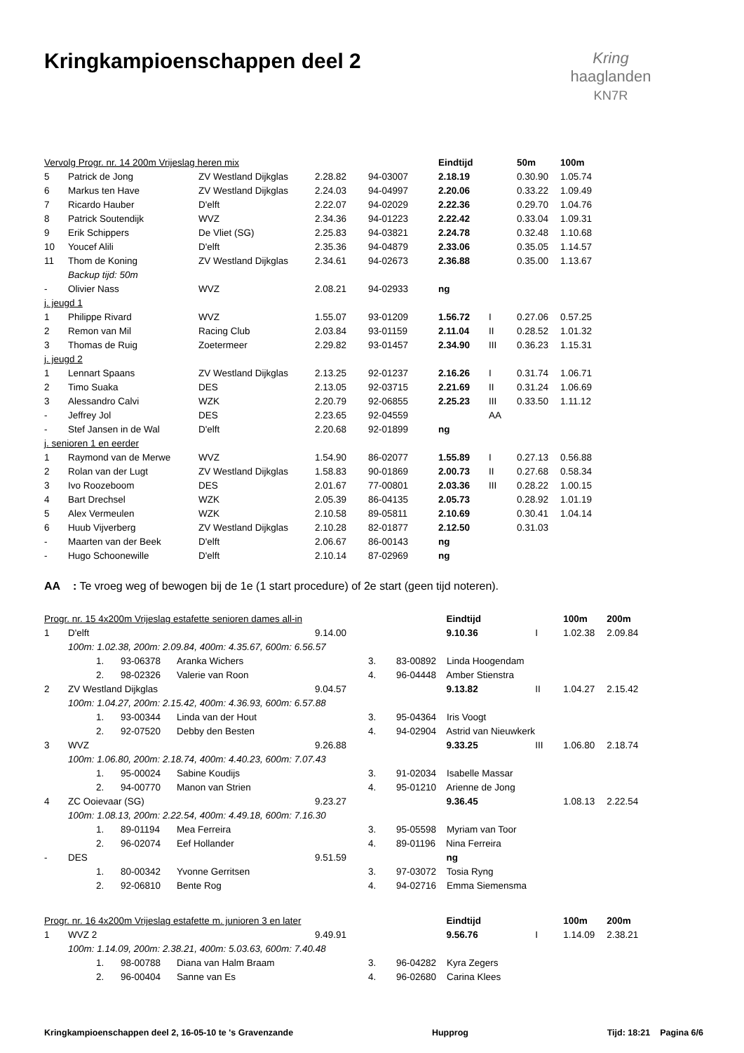Kringkampioenschappen deel 2
Kring
haaglanden
KN7R
| Vervolg Progr. nr. 14 200m Vrijeslag heren mix | | | | | Eindtijd | | 50m | 100m |
| 5 | Patrick de Jong | ZV Westland Dijkglas | 2.28.82 | 94-03007 | 2.18.19 | | 0.30.90 | 1.05.74 |
| 6 | Markus ten Have | ZV Westland Dijkglas | 2.24.03 | 94-04997 | 2.20.06 | | 0.33.22 | 1.09.49 |
| 7 | Ricardo Hauber | D'elft | 2.22.07 | 94-02029 | 2.22.36 | | 0.29.70 | 1.04.76 |
| 8 | Patrick Soutendijk | WVZ | 2.34.36 | 94-01223 | 2.22.42 | | 0.33.04 | 1.09.31 |
| 9 | Erik Schippers | De Vliet (SG) | 2.25.83 | 94-03821 | 2.24.78 | | 0.32.48 | 1.10.68 |
| 10 | Youcef Alili | D'elft | 2.35.36 | 94-04879 | 2.33.06 | | 0.35.05 | 1.14.57 |
| 11 | Thom de Koning | ZV Westland Dijkglas | 2.34.61 | 94-02673 | 2.36.88 | | 0.35.00 | 1.13.67 |
| | Backup tijd: 50m | | | | | | | |
| - | Olivier Nass | WVZ | 2.08.21 | 94-02933 | ng | | | |
| j. jeugd 1 | | | | | | | | |
| 1 | Philippe Rivard | WVZ | 1.55.07 | 93-01209 | 1.56.72 | I | 0.27.06 | 0.57.25 |
| 2 | Remon van Mil | Racing Club | 2.03.84 | 93-01159 | 2.11.04 | II | 0.28.52 | 1.01.32 |
| 3 | Thomas de Ruig | Zoetermeer | 2.29.82 | 93-01457 | 2.34.90 | III | 0.36.23 | 1.15.31 |
| j. jeugd 2 | | | | | | | | |
| 1 | Lennart Spaans | ZV Westland Dijkglas | 2.13.25 | 92-01237 | 2.16.26 | I | 0.31.74 | 1.06.71 |
| 2 | Timo Suaka | DES | 2.13.05 | 92-03715 | 2.21.69 | II | 0.31.24 | 1.06.69 |
| 3 | Alessandro Calvi | WZK | 2.20.79 | 92-06855 | 2.25.23 | III | 0.33.50 | 1.11.12 |
| - | Jeffrey Jol | DES | 2.23.65 | 92-04559 | | AA | | |
| - | Stef Jansen in de Wal | D'elft | 2.20.68 | 92-01899 | ng | | | |
| j. senioren 1 en eerder | | | | | | | | |
| 1 | Raymond van de Merwe | WVZ | 1.54.90 | 86-02077 | 1.55.89 | I | 0.27.13 | 0.56.88 |
| 2 | Rolan van der Lugt | ZV Westland Dijkglas | 1.58.83 | 90-01869 | 2.00.73 | II | 0.27.68 | 0.58.34 |
| 3 | Ivo Roozeboom | DES | 2.01.67 | 77-00801 | 2.03.36 | III | 0.28.22 | 1.00.15 |
| 4 | Bart Drechsel | WZK | 2.05.39 | 86-04135 | 2.05.73 | | 0.28.92 | 1.01.19 |
| 5 | Alex Vermeulen | WZK | 2.10.58 | 89-05811 | 2.10.69 | | 0.30.41 | 1.04.14 |
| 6 | Huub Vijverberg | ZV Westland Dijkglas | 2.10.28 | 82-01877 | 2.12.50 | | 0.31.03 | |
| - | Maarten van der Beek | D'elft | 2.06.67 | 86-00143 | ng | | | |
| - | Hugo Schoonewille | D'elft | 2.10.14 | 87-02969 | ng | | | |
AA : Te vroeg weg of bewogen bij de 1e (1 start procedure) of 2e start (geen tijd noteren).
| Progr. nr. 15 4x200m Vrijeslag estafette senioren dames all-in | | | | | | | | Eindtijd | | 100m | 200m |
| 1 | D'elft | | | | 9.14.00 | | | 9.10.36 | I | 1.02.38 | 2.09.84 |
| | 100m: 1.02.38, 200m: 2.09.84, 400m: 4.35.67, 600m: 6.56.57 | | | | | | | | | | |
| | | 1. | 93-06378 | Aranka Wichers | | 3. | 83-00892 Linda Hoogendam | | | | |
| | | 2. | 98-02326 | Valerie van Roon | | 4. | 96-04448 Amber Stienstra | | | | |
| 2 | ZV Westland Dijkglas | | | | 9.04.57 | | | 9.13.82 | II | 1.04.27 | 2.15.42 |
| | 100m: 1.04.27, 200m: 2.15.42, 400m: 4.36.93, 600m: 6.57.88 | | | | | | | | | | |
| | | 1. | 93-00344 | Linda van der Hout | | 3. | 95-04364 Iris Voogt | | | | |
| | | 2. | 92-07520 | Debby den Besten | | 4. | 94-02904 Astrid van Nieuwkerk | | | | |
| 3 | WVZ | | | | 9.26.88 | | | 9.33.25 | III | 1.06.80 | 2.18.74 |
| | 100m: 1.06.80, 200m: 2.18.74, 400m: 4.40.23, 600m: 7.07.43 | | | | | | | | | | |
| | | 1. | 95-00024 | Sabine Koudijs | | 3. | 91-02034 Isabelle Massar | | | | |
| | | 2. | 94-00770 | Manon van Strien | | 4. | 95-01210 Arienne de Jong | | | | |
| 4 | ZC Ooievaar (SG) | | | | 9.23.27 | | | 9.36.45 | | 1.08.13 | 2.22.54 |
| | 100m: 1.08.13, 200m: 2.22.54, 400m: 4.49.18, 600m: 7.16.30 | | | | | | | | | | |
| | | 1. | 89-01194 | Mea Ferreira | | 3. | 95-05598 Myriam van Toor | | | | |
| | | 2. | 96-02074 | Eef Hollander | | 4. | 89-01196 Nina Ferreira | | | | |
| - | DES | | | | 9.51.59 | | | ng | | | |
| | | 1. | 80-00342 | Yvonne Gerritsen | | 3. | 97-03072 Tosia Ryng | | | | |
| | | 2. | 92-06810 | Bente Rog | | 4. | 94-02716 Emma Siemensma | | | | |
| Progr. nr. 16 4x200m Vrijeslag estafette m. junioren 3 en later | | | | | | | | Eindtijd | | 100m | 200m |
| 1 | WVZ 2 | | | | 9.49.91 | | | 9.56.76 | I | 1.14.09 | 2.38.21 |
| | 100m: 1.14.09, 200m: 2.38.21, 400m: 5.03.63, 600m: 7.40.48 | | | | | | | | | | |
| | | 1. | 98-00788 | Diana van Halm Braam | | 3. | 96-04282 Kyra Zegers | | | | |
| | | 2. | 96-00404 | Sanne van Es | | 4. | 96-02680 Carina Klees | | | | |
Kringkampioenschappen deel 2, 16-05-10 te 's Gravenzande Hupprog Tijd: 18:21 Pagina 6/6